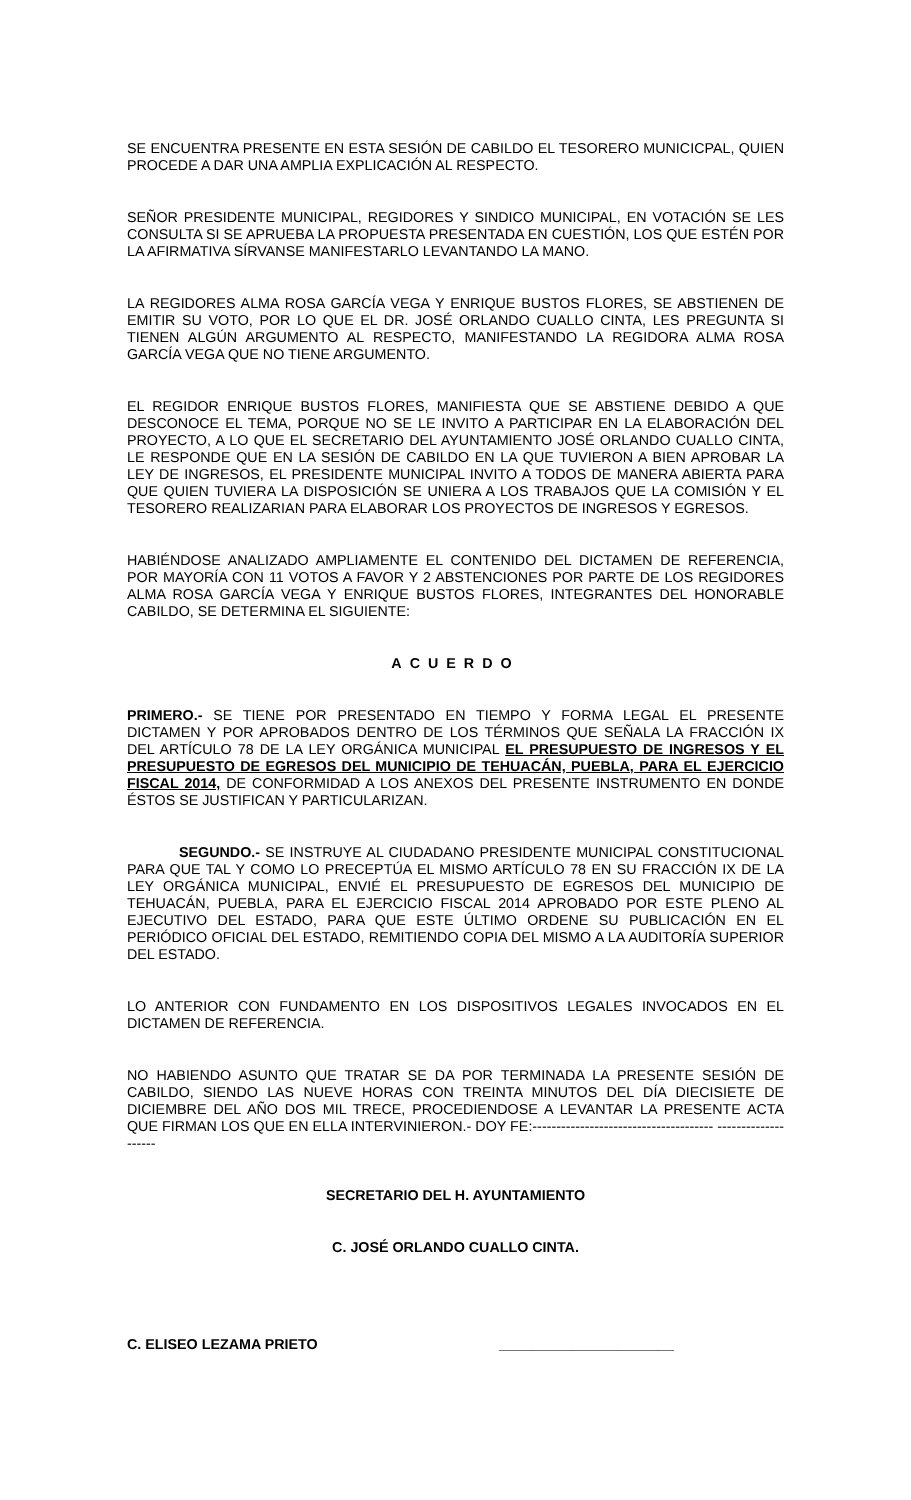SE ENCUENTRA PRESENTE EN ESTA SESIÓN DE CABILDO EL TESORERO MUNICICPAL, QUIEN PROCEDE A DAR UNA AMPLIA EXPLICACIÓN AL RESPECTO.
SEÑOR PRESIDENTE MUNICIPAL, REGIDORES Y SINDICO MUNICIPAL, EN VOTACIÓN SE LES CONSULTA SI SE APRUEBA LA PROPUESTA PRESENTADA EN CUESTIÓN, LOS QUE ESTÉN POR LA AFIRMATIVA SÍRVANSE MANIFESTARLO LEVANTANDO LA MANO.
LA REGIDORES ALMA ROSA GARCÍA VEGA Y ENRIQUE BUSTOS FLORES, SE ABSTIENEN DE EMITIR SU VOTO, POR LO QUE EL DR. JOSÉ ORLANDO CUALLO CINTA, LES PREGUNTA SI TIENEN ALGÚN ARGUMENTO AL RESPECTO, MANIFESTANDO LA REGIDORA ALMA ROSA GARCÍA VEGA QUE NO TIENE ARGUMENTO.
EL REGIDOR ENRIQUE BUSTOS FLORES, MANIFIESTA QUE SE ABSTIENE DEBIDO A QUE DESCONOCE EL TEMA, PORQUE NO SE LE INVITO A PARTICIPAR EN LA ELABORACIÓN DEL PROYECTO, A LO QUE EL SECRETARIO DEL AYUNTAMIENTO JOSÉ ORLANDO CUALLO CINTA, LE RESPONDE QUE EN LA SESIÓN DE CABILDO EN LA QUE TUVIERON A BIEN APROBAR LA LEY DE INGRESOS, EL PRESIDENTE MUNICIPAL INVITO A TODOS DE MANERA ABIERTA PARA QUE QUIEN TUVIERA LA DISPOSICIÓN SE UNIERA A LOS TRABAJOS QUE LA COMISIÓN Y EL TESORERO REALIZARIAN PARA ELABORAR LOS PROYECTOS DE INGRESOS Y EGRESOS.
HABIÉNDOSE ANALIZADO AMPLIAMENTE EL CONTENIDO DEL DICTAMEN DE REFERENCIA, POR MAYORÍA CON 11 VOTOS A FAVOR Y 2 ABSTENCIONES POR PARTE DE LOS REGIDORES ALMA ROSA GARCÍA VEGA Y ENRIQUE BUSTOS FLORES, INTEGRANTES DEL HONORABLE CABILDO, SE DETERMINA EL SIGUIENTE:
ACUERDO
PRIMERO.- SE TIENE POR PRESENTADO EN TIEMPO Y FORMA LEGAL EL PRESENTE DICTAMEN Y POR APROBADOS DENTRO DE LOS TÉRMINOS QUE SEÑALA LA FRACCIÓN IX DEL ARTÍCULO 78 DE LA LEY ORGÁNICA MUNICIPAL EL PRESUPUESTO DE INGRESOS Y EL PRESUPUESTO DE EGRESOS DEL MUNICIPIO DE TEHUACÁN, PUEBLA, PARA EL EJERCICIO FISCAL 2014, DE CONFORMIDAD A LOS ANEXOS DEL PRESENTE INSTRUMENTO EN DONDE ÉSTOS SE JUSTIFICAN Y PARTICULARIZAN.
SEGUNDO.- SE INSTRUYE AL CIUDADANO PRESIDENTE MUNICIPAL CONSTITUCIONAL PARA QUE TAL Y COMO LO PRECEPTÚA EL MISMO ARTÍCULO 78 EN SU FRACCIÓN IX DE LA LEY ORGÁNICA MUNICIPAL, ENVIÉ EL PRESUPUESTO DE EGRESOS DEL MUNICIPIO DE TEHUACÁN, PUEBLA, PARA EL EJERCICIO FISCAL 2014 APROBADO POR ESTE PLENO AL EJECUTIVO DEL ESTADO, PARA QUE ESTE ÚLTIMO ORDENE SU PUBLICACIÓN EN EL PERIÓDICO OFICIAL DEL ESTADO, REMITIENDO COPIA DEL MISMO A LA AUDITORÍA SUPERIOR DEL ESTADO.
LO ANTERIOR CON FUNDAMENTO EN LOS DISPOSITIVOS LEGALES INVOCADOS EN EL DICTAMEN DE REFERENCIA.
NO HABIENDO ASUNTO QUE TRATAR SE DA POR TERMINADA LA PRESENTE SESIÓN DE CABILDO, SIENDO LAS NUEVE HORAS CON TREINTA MINUTOS DEL DÍA DIECISIETE DE DICIEMBRE DEL AÑO DOS MIL TRECE, PROCEDIENDOSE A LEVANTAR LA PRESENTE ACTA QUE FIRMAN LOS QUE EN ELLA INTERVINIERON.- DOY FE:-------------------------------------- --------------------
SECRETARIO DEL H. AYUNTAMIENTO
C. JOSÉ ORLANDO CUALLO CINTA.
C. ELISEO LEZAMA PRIETO ______________________